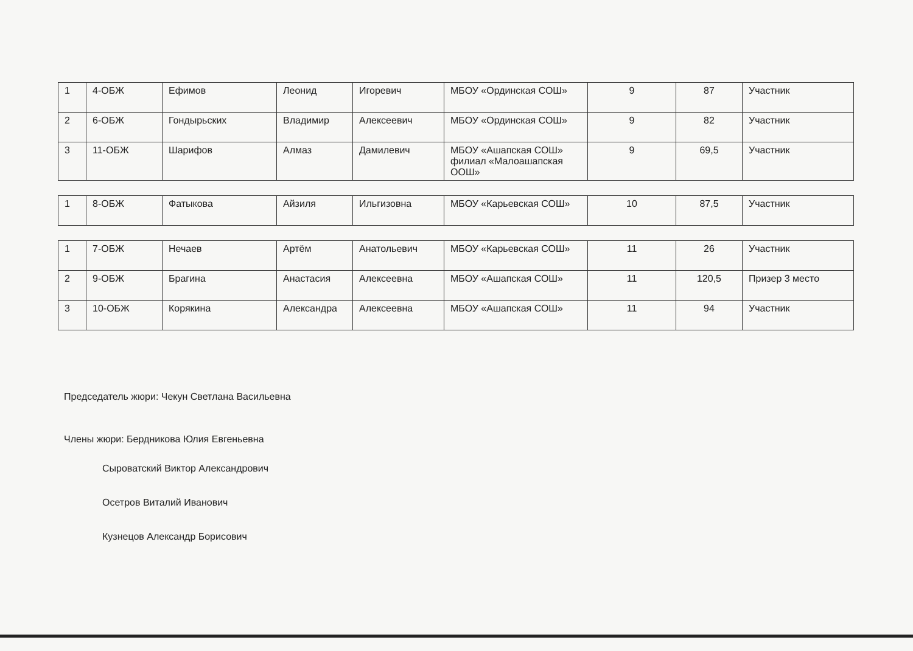| 1 | 4-ОБЖ | Ефимов | Леонид | Игоревич | МБОУ «Ординская СОШ» | 9 | 87 | Участник |
| 2 | 6-ОБЖ | Гондырьских | Владимир | Алексеевич | МБОУ «Ординская СОШ» | 9 | 82 | Участник |
| 3 | 11-ОБЖ | Шарифов | Алмаз | Дамилевич | МБОУ «Ашапская СОШ» филиал «Малоашапская ООШ» | 9 | 69,5 | Участник |
| 1 | 8-ОБЖ | Фатыкова | Айзиля | Ильгизовна | МБОУ «Карьевская СОШ» | 10 | 87,5 | Участник |
| 1 | 7-ОБЖ | Нечаев | Артём | Анатольевич | МБОУ «Карьевская СОШ» | 11 | 26 | Участник |
| 2 | 9-ОБЖ | Брагина | Анастасия | Алексеевна | МБОУ «Ашапская СОШ» | 11 | 120,5 | Призер 3 место |
| 3 | 10-ОБЖ | Корякина | Александра | Алексеевна | МБОУ «Ашапская СОШ» | 11 | 94 | Участник |
Председатель жюри: Чекун Светлана Васильевна
Члены жюри: Бердникова Юлия Евгеньевна
Сыроватский Виктор Александрович
Осетров Виталий Иванович
Кузнецов Александр Борисович